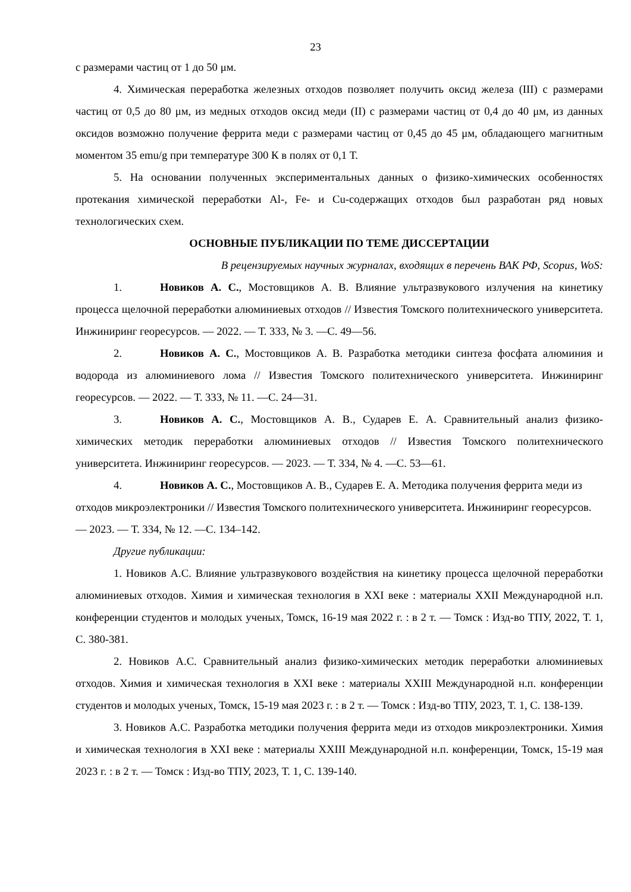23
с размерами частиц от 1 до 50 μм.
4. Химическая переработка железных отходов позволяет получить оксид железа (III) с размерами частиц от 0,5 до 80 μм, из медных отходов оксид меди (II) с размерами частиц от 0,4 до 40 μм, из данных оксидов возможно получение феррита меди с размерами частиц от 0,45 до 45 μм, обладающего магнитным моментом 35 emu/g при температуре 300 К в полях от 0,1 Т.
5. На основании полученных экспериментальных данных о физико-химических особенностях протекания химической переработки Al-, Fe- и Cu-содержащих отходов был разработан ряд новых технологических схем.
ОСНОВНЫЕ ПУБЛИКАЦИИ ПО ТЕМЕ ДИССЕРТАЦИИ
В рецензируемых научных журналах, входящих в перечень ВАК РФ, Scopus, WoS:
1. Новиков А. С., Мостовщиков А. В. Влияние ультразвукового излучения на кинетику процесса щелочной переработки алюминиевых отходов // Известия Томского политехнического университета. Инжиниринг георесурсов. — 2022. — Т. 333, № 3. —С. 49—56.
2. Новиков А. С., Мостовщиков А. В. Разработка методики синтеза фосфата алюминия и водорода из алюминиевого лома // Известия Томского политехнического университета. Инжиниринг георесурсов. — 2022. — Т. 333, № 11. —С. 24—31.
3. Новиков А. С., Мостовщиков А. В., Сударев Е. А. Сравнительный анализ физико-химических методик переработки алюминиевых отходов // Известия Томского политехнического университета. Инжиниринг георесурсов. — 2023. — Т. 334, № 4. —С. 53—61.
4. Новиков А. С., Мостовщиков А. В., Сударев Е. А. Методика получения феррита меди из отходов микроэлектроники // Известия Томского политехнического университета. Инжиниринг георесурсов. — 2023. — Т. 334, № 12. —С. 134–142.
Другие публикации:
1. Новиков А.С. Влияние ультразвукового воздействия на кинетику процесса щелочной переработки алюминиевых отходов. Химия и химическая технология в XXI веке : материалы XXII Международной н.п. конференции студентов и молодых ученых, Томск, 16-19 мая 2022 г. : в 2 т. — Томск : Изд-во ТПУ, 2022, Т. 1, С. 380-381.
2. Новиков А.С. Сравнительный анализ физико-химических методик переработки алюминиевых отходов. Химия и химическая технология в XXI веке : материалы XXIII Международной н.п. конференции студентов и молодых ученых, Томск, 15-19 мая 2023 г. : в 2 т. — Томск : Изд-во ТПУ, 2023, Т. 1, С. 138-139.
3. Новиков А.С. Разработка методики получения феррита меди из отходов микроэлектроники. Химия и химическая технология в XXI веке : материалы XXIII Международной н.п. конференции, Томск, 15-19 мая 2023 г. : в 2 т. — Томск : Изд-во ТПУ, 2023, Т. 1, С. 139-140.